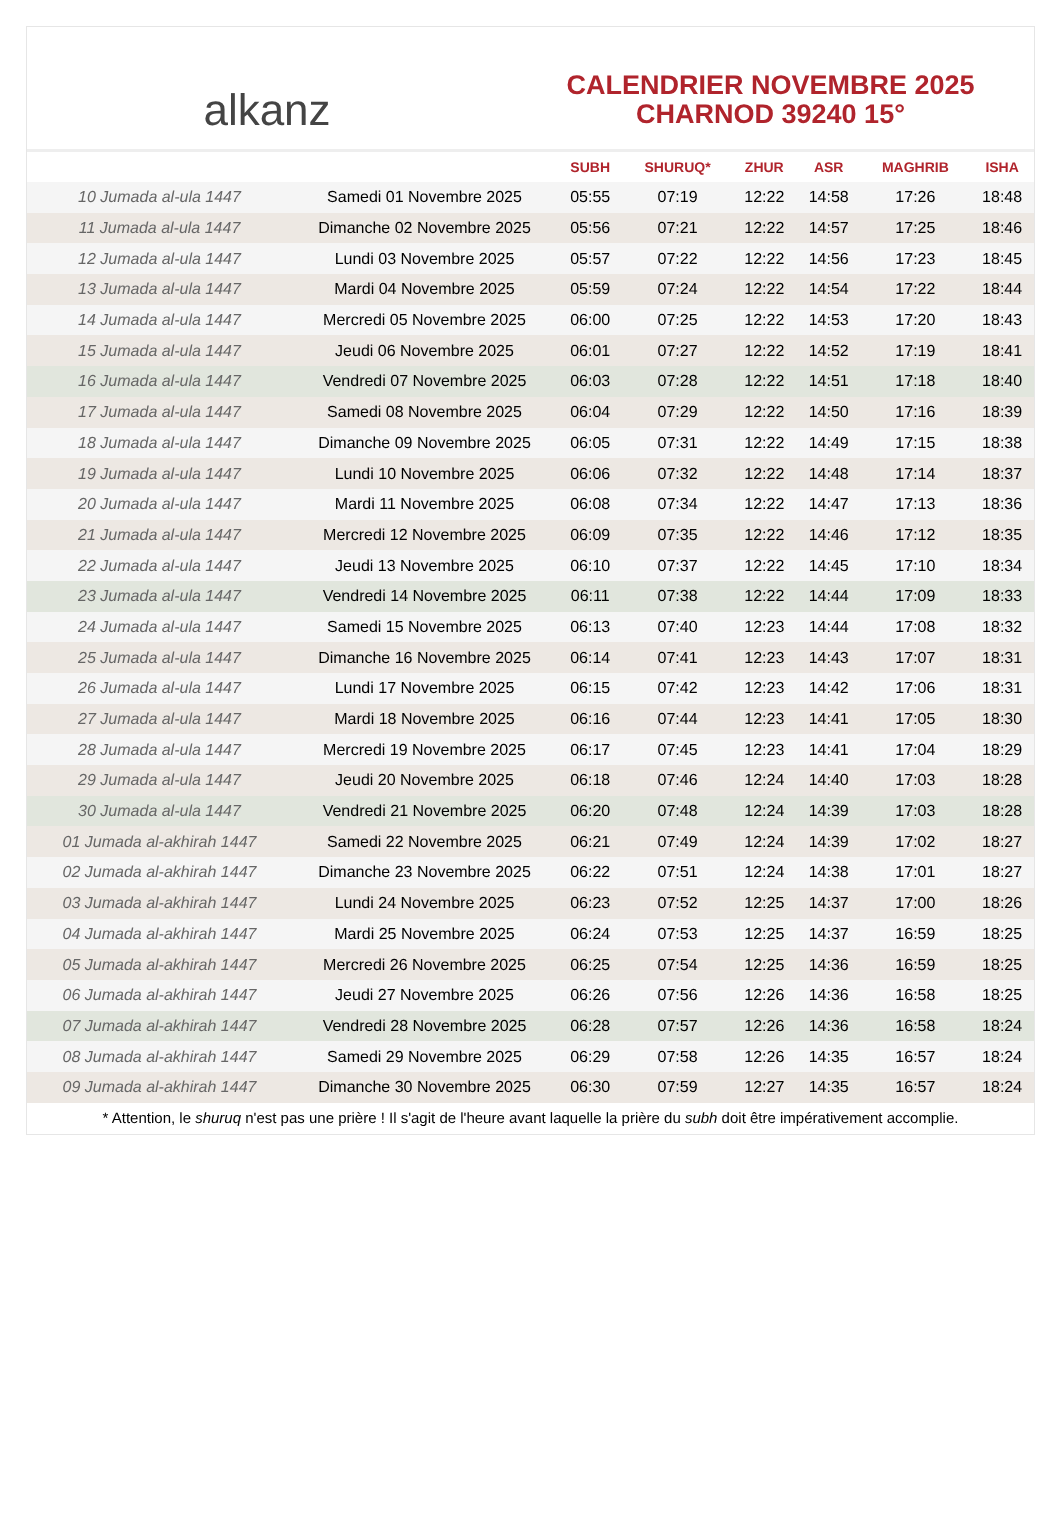alkanz
CALENDRIER NOVEMBRE 2025
CHARNOD 39240 15°
| | | SUBH | SHURUQ* | ZHUR | ASR | MAGHRIB | ISHA |
| --- | --- | --- | --- | --- | --- | --- | --- |
| 10 Jumada al-ula 1447 | Samedi 01 Novembre 2025 | 05:55 | 07:19 | 12:22 | 14:58 | 17:26 | 18:48 |
| 11 Jumada al-ula 1447 | Dimanche 02 Novembre 2025 | 05:56 | 07:21 | 12:22 | 14:57 | 17:25 | 18:46 |
| 12 Jumada al-ula 1447 | Lundi 03 Novembre 2025 | 05:57 | 07:22 | 12:22 | 14:56 | 17:23 | 18:45 |
| 13 Jumada al-ula 1447 | Mardi 04 Novembre 2025 | 05:59 | 07:24 | 12:22 | 14:54 | 17:22 | 18:44 |
| 14 Jumada al-ula 1447 | Mercredi 05 Novembre 2025 | 06:00 | 07:25 | 12:22 | 14:53 | 17:20 | 18:43 |
| 15 Jumada al-ula 1447 | Jeudi 06 Novembre 2025 | 06:01 | 07:27 | 12:22 | 14:52 | 17:19 | 18:41 |
| 16 Jumada al-ula 1447 | Vendredi 07 Novembre 2025 | 06:03 | 07:28 | 12:22 | 14:51 | 17:18 | 18:40 |
| 17 Jumada al-ula 1447 | Samedi 08 Novembre 2025 | 06:04 | 07:29 | 12:22 | 14:50 | 17:16 | 18:39 |
| 18 Jumada al-ula 1447 | Dimanche 09 Novembre 2025 | 06:05 | 07:31 | 12:22 | 14:49 | 17:15 | 18:38 |
| 19 Jumada al-ula 1447 | Lundi 10 Novembre 2025 | 06:06 | 07:32 | 12:22 | 14:48 | 17:14 | 18:37 |
| 20 Jumada al-ula 1447 | Mardi 11 Novembre 2025 | 06:08 | 07:34 | 12:22 | 14:47 | 17:13 | 18:36 |
| 21 Jumada al-ula 1447 | Mercredi 12 Novembre 2025 | 06:09 | 07:35 | 12:22 | 14:46 | 17:12 | 18:35 |
| 22 Jumada al-ula 1447 | Jeudi 13 Novembre 2025 | 06:10 | 07:37 | 12:22 | 14:45 | 17:10 | 18:34 |
| 23 Jumada al-ula 1447 | Vendredi 14 Novembre 2025 | 06:11 | 07:38 | 12:22 | 14:44 | 17:09 | 18:33 |
| 24 Jumada al-ula 1447 | Samedi 15 Novembre 2025 | 06:13 | 07:40 | 12:23 | 14:44 | 17:08 | 18:32 |
| 25 Jumada al-ula 1447 | Dimanche 16 Novembre 2025 | 06:14 | 07:41 | 12:23 | 14:43 | 17:07 | 18:31 |
| 26 Jumada al-ula 1447 | Lundi 17 Novembre 2025 | 06:15 | 07:42 | 12:23 | 14:42 | 17:06 | 18:31 |
| 27 Jumada al-ula 1447 | Mardi 18 Novembre 2025 | 06:16 | 07:44 | 12:23 | 14:41 | 17:05 | 18:30 |
| 28 Jumada al-ula 1447 | Mercredi 19 Novembre 2025 | 06:17 | 07:45 | 12:23 | 14:41 | 17:04 | 18:29 |
| 29 Jumada al-ula 1447 | Jeudi 20 Novembre 2025 | 06:18 | 07:46 | 12:24 | 14:40 | 17:03 | 18:28 |
| 30 Jumada al-ula 1447 | Vendredi 21 Novembre 2025 | 06:20 | 07:48 | 12:24 | 14:39 | 17:03 | 18:28 |
| 01 Jumada al-akhirah 1447 | Samedi 22 Novembre 2025 | 06:21 | 07:49 | 12:24 | 14:39 | 17:02 | 18:27 |
| 02 Jumada al-akhirah 1447 | Dimanche 23 Novembre 2025 | 06:22 | 07:51 | 12:24 | 14:38 | 17:01 | 18:27 |
| 03 Jumada al-akhirah 1447 | Lundi 24 Novembre 2025 | 06:23 | 07:52 | 12:25 | 14:37 | 17:00 | 18:26 |
| 04 Jumada al-akhirah 1447 | Mardi 25 Novembre 2025 | 06:24 | 07:53 | 12:25 | 14:37 | 16:59 | 18:25 |
| 05 Jumada al-akhirah 1447 | Mercredi 26 Novembre 2025 | 06:25 | 07:54 | 12:25 | 14:36 | 16:59 | 18:25 |
| 06 Jumada al-akhirah 1447 | Jeudi 27 Novembre 2025 | 06:26 | 07:56 | 12:26 | 14:36 | 16:58 | 18:25 |
| 07 Jumada al-akhirah 1447 | Vendredi 28 Novembre 2025 | 06:28 | 07:57 | 12:26 | 14:36 | 16:58 | 18:24 |
| 08 Jumada al-akhirah 1447 | Samedi 29 Novembre 2025 | 06:29 | 07:58 | 12:26 | 14:35 | 16:57 | 18:24 |
| 09 Jumada al-akhirah 1447 | Dimanche 30 Novembre 2025 | 06:30 | 07:59 | 12:27 | 14:35 | 16:57 | 18:24 |
* Attention, le shuruq n'est pas une prière ! Il s'agit de l'heure avant laquelle la prière du subh doit être impérativement accomplie.